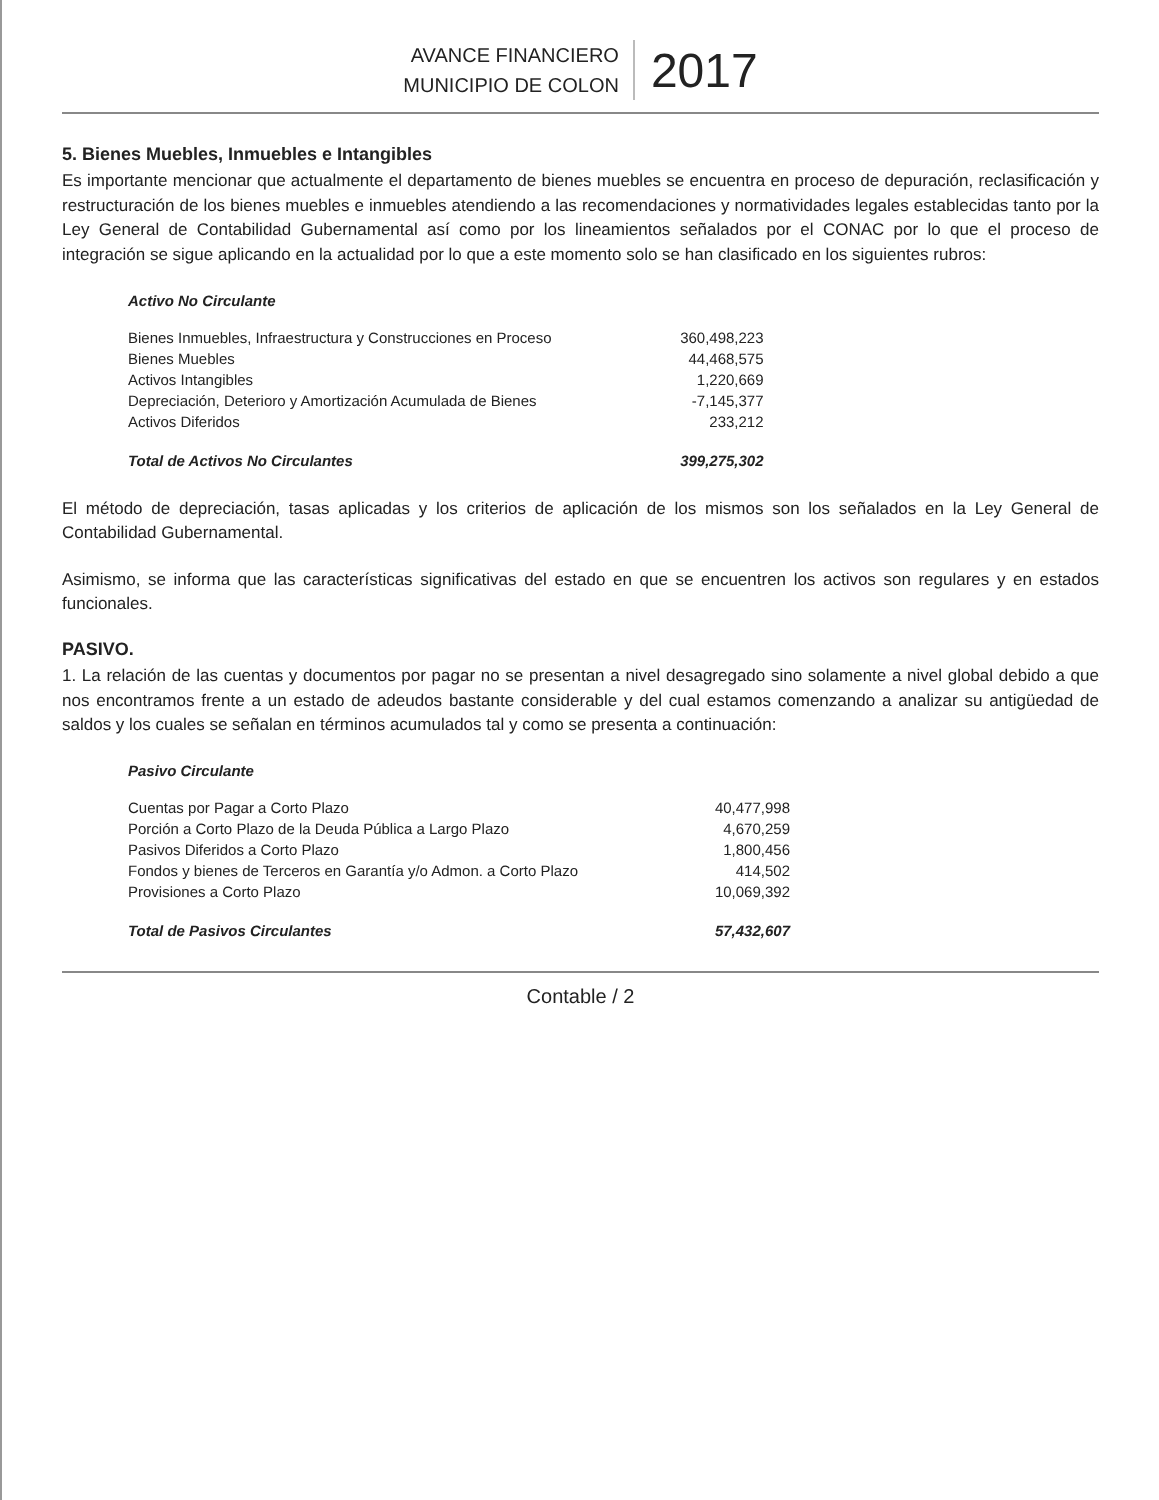AVANCE FINANCIERO
MUNICIPIO DE COLON
2017
5. Bienes Muebles, Inmuebles e Intangibles
Es importante mencionar que actualmente el departamento de bienes muebles se encuentra en proceso de depuración, reclasificación y restructuración de los bienes muebles e inmuebles atendiendo a las recomendaciones y normatividades legales establecidas tanto por la Ley General de Contabilidad Gubernamental así como por los lineamientos señalados por el CONAC por lo que el proceso de integración se sigue aplicando en la actualidad por lo que a este momento solo se han clasificado en los siguientes rubros:
| Activo No Circulante | |
| --- | --- |
| Bienes Inmuebles, Infraestructura y Construcciones en Proceso | 360,498,223 |
| Bienes Muebles | 44,468,575 |
| Activos Intangibles | 1,220,669 |
| Depreciación, Deterioro y Amortización Acumulada de Bienes | -7,145,377 |
| Activos Diferidos | 233,212 |
| Total de Activos No Circulantes | 399,275,302 |
El método de depreciación, tasas aplicadas y los criterios de aplicación de los mismos son los señalados en la Ley General de Contabilidad Gubernamental.
Asimismo, se informa que las características significativas del estado en que se encuentren los activos son regulares y en estados funcionales.
PASIVO.
1. La relación de las cuentas y documentos por pagar no se presentan a nivel desagregado sino solamente a nivel global debido a que nos encontramos frente a un estado de adeudos bastante considerable y del cual estamos comenzando a analizar su antigüedad de saldos y los cuales se señalan en términos acumulados tal y como se presenta a continuación:
| Pasivo Circulante | |
| --- | --- |
| Cuentas por Pagar a Corto Plazo | 40,477,998 |
| Porción a Corto Plazo de la Deuda Pública a Largo Plazo | 4,670,259 |
| Pasivos Diferidos a Corto Plazo | 1,800,456 |
| Fondos y bienes de Terceros en Garantía y/o Admon. a Corto Plazo | 414,502 |
| Provisiones a Corto Plazo | 10,069,392 |
| Total de Pasivos Circulantes | 57,432,607 |
Contable / 2